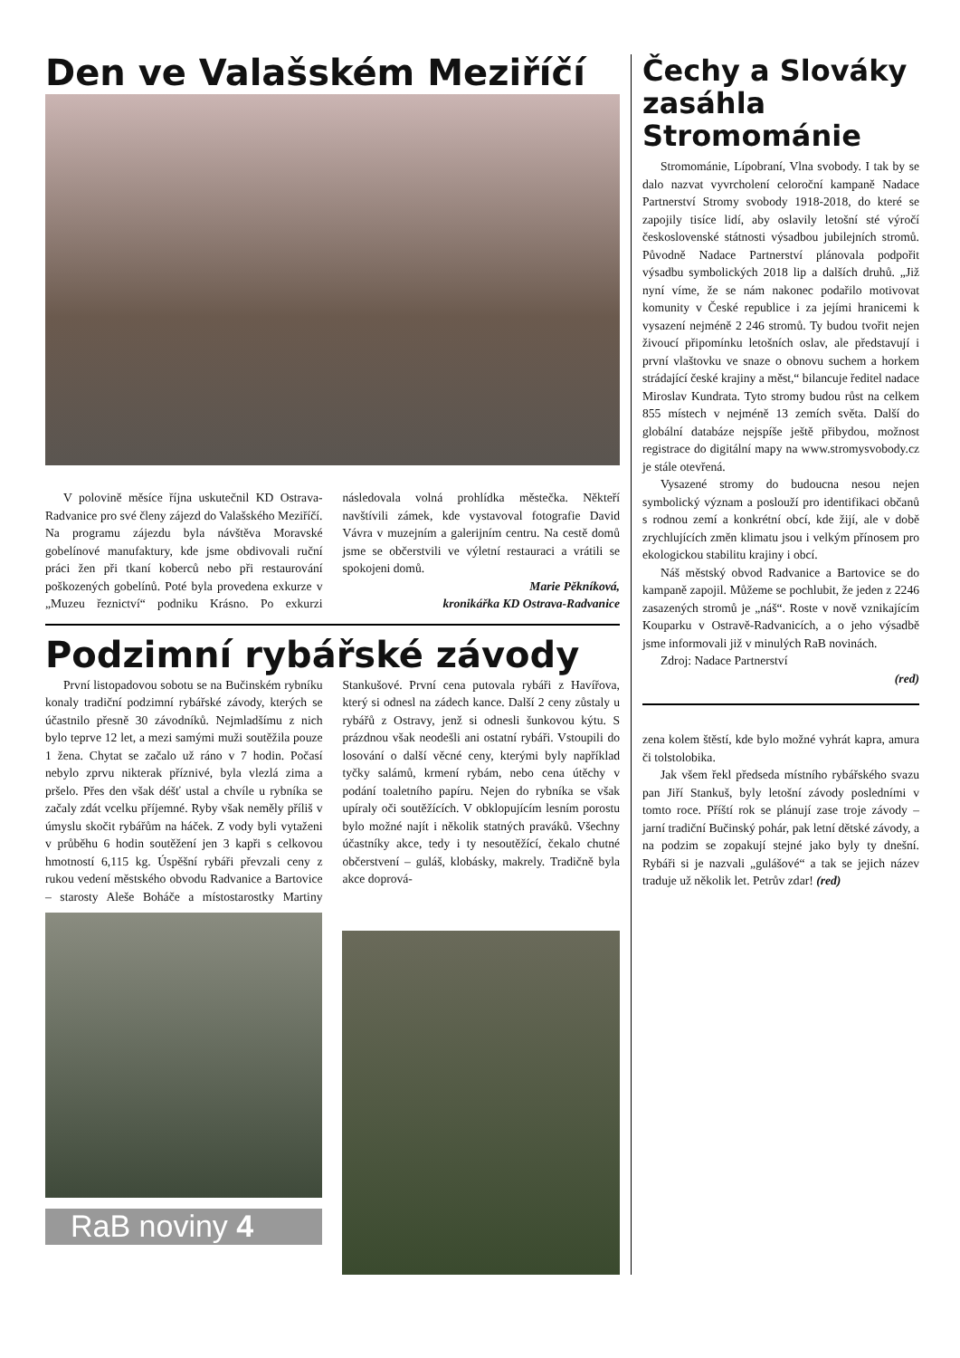Den ve Valašském Meziříčí
V polovině měsíce října uskutečnil KD Ostrava-Radvanice pro své členy zájezd do Valašského Meziříčí. Na programu zájezdu byla návštěva Moravské gobelínové manufaktury, kde jsme obdivovali ruční práci žen při tkaní koberců nebo při restaurování poškozených gobelínů. Poté byla provedena exkurze v „Muzeu řeznictví“ podniku Krásno. Po exkurzi následovala volná prohlídka městečka. Někteří navštívili zámek, kde vystavoval fotografie David Vávra v muzejním a galerijním centru. Na cestě domů jsme se občerstvili ve výletní restauraci a vrátili se spokojeni domů.
Marie Pěkníková,
kronikářka KD Ostrava-Radvanice
Podzimní rybářské závody
První listopadovou sobotu se na Bučinském rybníku konaly tradiční podzimní rybářské závody, kterých se účastnilo přesně 30 závodníků. Nejmladšímu z nich bylo teprve 12 let, a mezi samými muži soutěžila pouze 1 žena. Chytat se začalo už ráno v 7 hodin. Počasí nebylo zprvu nikterak příznivé, byla vlezlá zima a pršelo. Přes den však déšť ustal a chvíle u rybníka se začaly zdát vcelku příjemné. Ryby však neměly příliš v úmyslu skočit rybářům na háček. Z vody byli vytaženi v průběhu 6 hodin soutěžení jen 3 kapři s celkovou hmotností 6,115 kg. Úspěšní rybáři převzali ceny z rukou vedení městského obvodu Radvanice a Bartovice – starosty Aleše Boháče a místostarostky Martiny Stankušové. První cena putovala rybáři z Havířova, který si odnesl na zádech kance. Další 2 ceny zůstaly u rybářů z Ostravy, jenž si odnesli šunkovou kýtu. S prázdnou však neodešli ani ostatní rybáři. Vstoupili do losování o další věcné ceny, kterými byly například tyčky salámů, krmení rybám, nebo cena útěchy v podání toaletního papíru. Nejen do rybníka se však upíraly oči soutěžících. V obklopujícím lesním porostu bylo možné najít i několik statných praváků. Všechny účastníky akce, tedy i ty nesoutěžící, čekalo chutné občerstvení – guláš, klobásky, makrely. Tradičně byla akce doprová-
RaB noviny 4
Čechy a Slováky zasáhla Stromománie
Stromománie, Lípobraní, Vlna svobody. I tak by se dalo nazvat vyvrcholení celoroční kampaně Nadace Partnerství Stromy svobody 1918-2018, do které se zapojily tisíce lidí, aby oslavily letošní sté výročí československé státnosti výsadbou jubilejních stromů. Původně Nadace Partnerství plánovala podpořit výsadbu symbolických 2018 lip a dalších druhů. „Již nyní víme, že se nám nakonec podařilo motivovat komunity v České republice i za jejími hranicemi k vysazení nejméně 2 246 stromů. Ty budou tvořit nejen živoucí připomínku letošních oslav, ale představují i první vlaštovku ve snaze o obnovu suchem a horkem strádající české krajiny a měst,“ bilancuje ředitel nadace Miroslav Kundrata. Tyto stromy budou růst na celkem 855 místech v nejméně 13 zemích světa. Další do globální databáze nejspíše ještě přibydou, možnost registrace do digitální mapy na www.stromysvobody.cz je stále otevřená.
Vysazené stromy do budoucna nesou nejen symbolický význam a poslouží pro identifikaci občanů s rodnou zemí a konkrétní obcí, kde žijí, ale v době zrychlujících změn klimatu jsou i velkým přínosem pro ekologickou stabilitu krajiny i obcí.
Náš městský obvod Radvanice a Bartovice se do kampaně zapojil. Můžeme se pochlubit, že jeden z 2246 zasazených stromů je „náš“. Roste v nově vznikajícím Kouparku v Ostravě-Radvanicích, a o jeho výsadbě jsme informovali již v minulých RaB novinách.
Zdroj: Nadace Partnerství
(red)
zena kolem štěstí, kde bylo možné vyhrát kapra, amura či tolstolobika.
Jak všem řekl předseda místního rybářského svazu pan Jiří Stankuš, byly letošní závody posledními v tomto roce. Příští rok se plánují zase troje závody – jarní tradiční Bučinský pohár, pak letní dětské závody, a na podzim se zopakují stejné jako byly ty dnešní. Rybáři si je nazvali „gulášové“ a tak se jejich název traduje už několik let. Petrův zdar! (red)